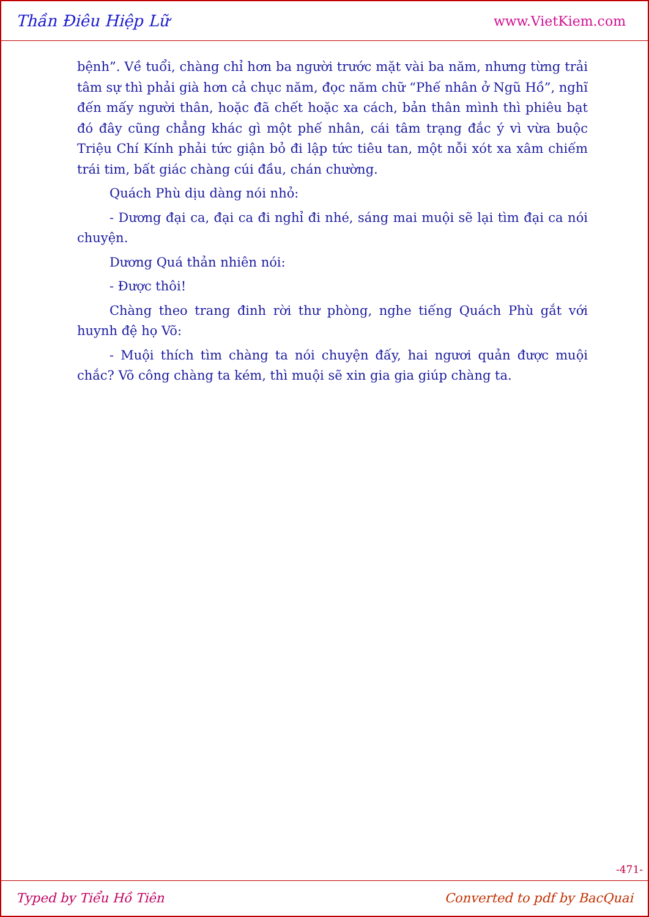Thần Điêu Hiệp Lữ www.VietKiem.com
bệnh”. Về tuổi, chàng chỉ hơn ba người trước mặt vài ba năm, nhưng từng trải tâm sự thì phải già hơn cả chục năm, đọc năm chữ “Phế nhân ở Ngũ Hồ”, nghĩ đến mấy người thân, hoặc đã chết hoặc xa cách, bản thân mình thì phiêu bạt đó đây cũng chẳng khác gì một phế nhân, cái tâm trạng đắc ý vì vừa buộc Triệu Chí Kính phải tức giận bỏ đi lập tức tiêu tan, một nỗi xót xa xâm chiếm trái tim, bất giác chàng cúi đầu, chán chường.
Quách Phù dịu dàng nói nhỏ:
- Dương đại ca, đại ca đi nghỉ đi nhé, sáng mai muội sẽ lại tìm đại ca nói chuyện.
Dương Quá thản nhiên nói:
- Được thôi!
Chàng theo trang đinh rời thư phòng, nghe tiếng Quách Phù gắt với huynh đệ họ Võ:
- Muội thích tìm chàng ta nói chuyện đấy, hai ngươi quản được muội chắc? Võ công chàng ta kém, thì muội sẽ xin gia gia giúp chàng ta.
-471-
Typed by Tiểu Hồ Tiên Converted to pdf by BacQuai